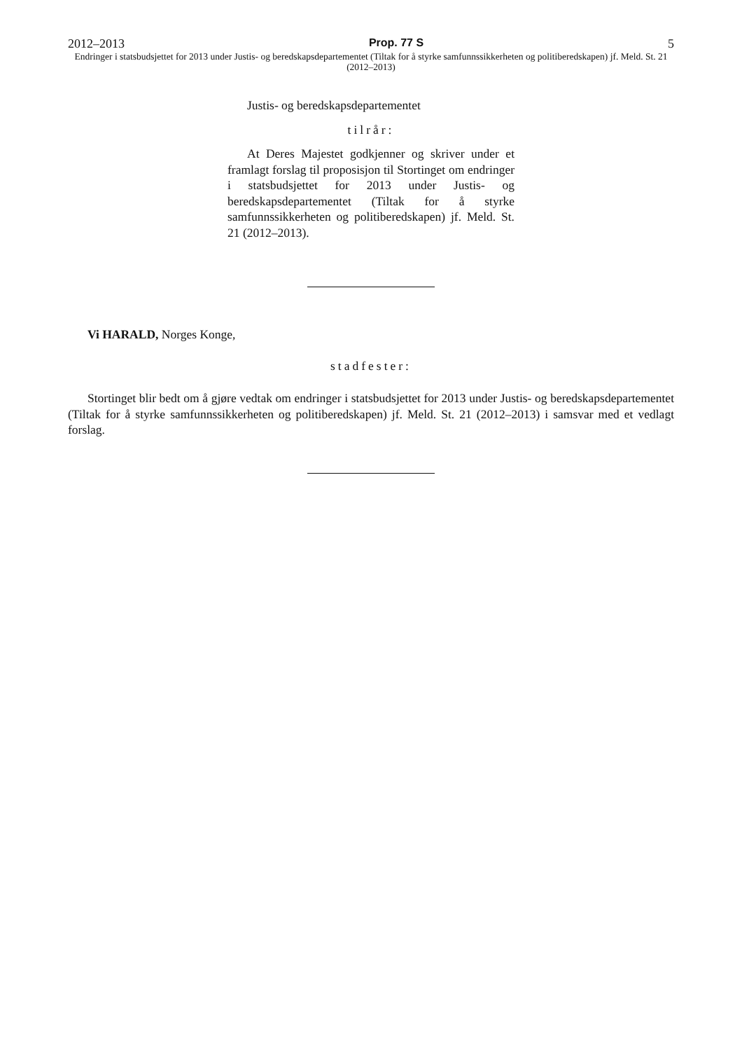2012–2013 Prop. 77 S 5
Endringer i statsbudsjettet for 2013 under Justis- og beredskapsdepartementet (Tiltak for å styrke samfunnssikkerheten og politiberedskapen) jf. Meld. St. 21 (2012–2013)
Justis- og beredskapsdepartementet
tilrår:
At Deres Majestet godkjenner og skriver under et framlagt forslag til proposisjon til Stortinget om endringer i statsbudsjettet for 2013 under Justis- og beredskapsdepartementet (Tiltak for å styrke samfunnssikkerheten og politiberedskapen) jf. Meld. St. 21 (2012–2013).
Vi HARALD, Norges Konge,
stadfester:
Stortinget blir bedt om å gjøre vedtak om endringer i statsbudsjettet for 2013 under Justis- og beredskapsdepartementet (Tiltak for å styrke samfunnssikkerheten og politiberedskapen) jf. Meld. St. 21 (2012–2013) i samsvar med et vedlagt forslag.